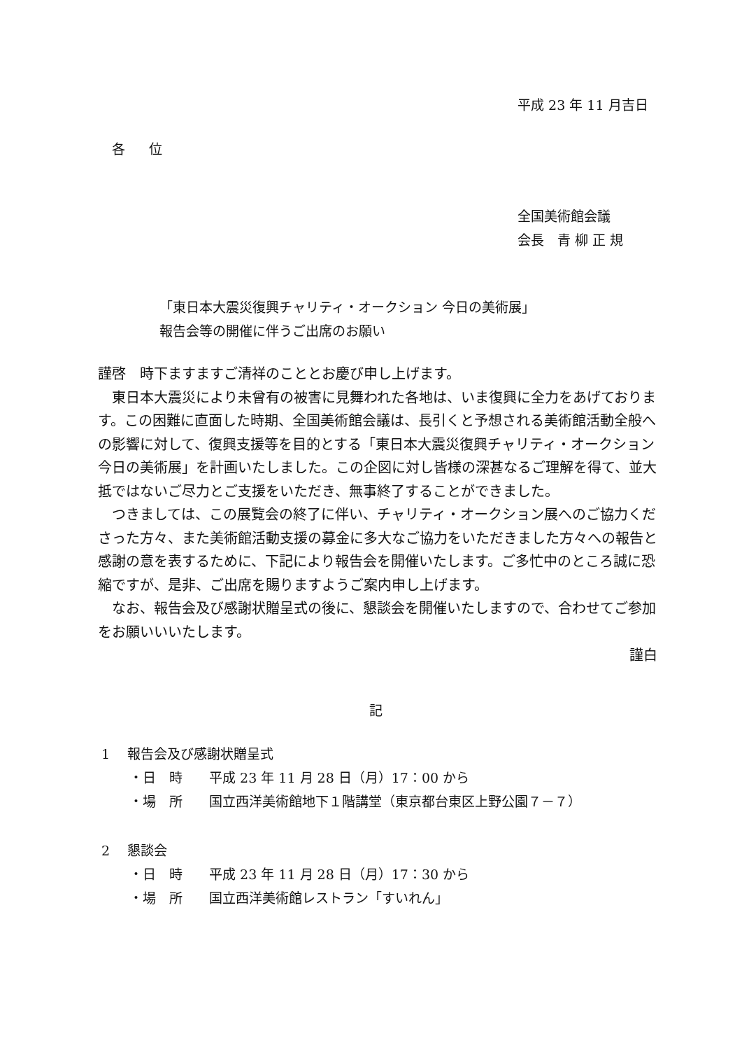平成 23 年 11 月吉日
各 位
全国美術館会議
会長　青 柳 正 規
「東日本大震災復興チャリティ・オークション 今日の美術展」
報告会等の開催に伴うご出席のお願い
謹啓　時下ますますご清祥のこととお慶び申し上げます。
　東日本大震災により未曾有の被害に見舞われた各地は、いま復興に全力をあげております。この困難に直面した時期、全国美術館会議は、長引くと予想される美術館活動全般への影響に対して、復興支援等を目的とする「東日本大震災復興チャリティ・オークション 今日の美術展」を計画いたしました。この企図に対し皆様の深甚なるご理解を得て、並大抵ではないご尽力とご支援をいただき、無事終了することができました。
　つきましては、この展覧会の終了に伴い、チャリティ・オークション展へのご協力くださった方々、また美術館活動支援の募金に多大なご協力をいただきました方々への報告と感謝の意を表するために、下記により報告会を開催いたします。ご多忙中のところ誠に恐縮ですが、是非、ご出席を賜りますようご案内申し上げます。
　なお、報告会及び感謝状贈呈式の後に、懇談会を開催いたしますので、合わせてご参加をお願いいいたします。
謹白
記
1　 報告会及び感謝状贈呈式
・日　時　　平成 23 年 11 月 28 日（月）17：00 から
・場　所　　国立西洋美術館地下１階講堂（東京都台東区上野公園７－７）
2　 懇談会
・日　時　　平成 23 年 11 月 28 日（月）17：30 から
・場　所　　国立西洋美術館レストラン「すいれん」